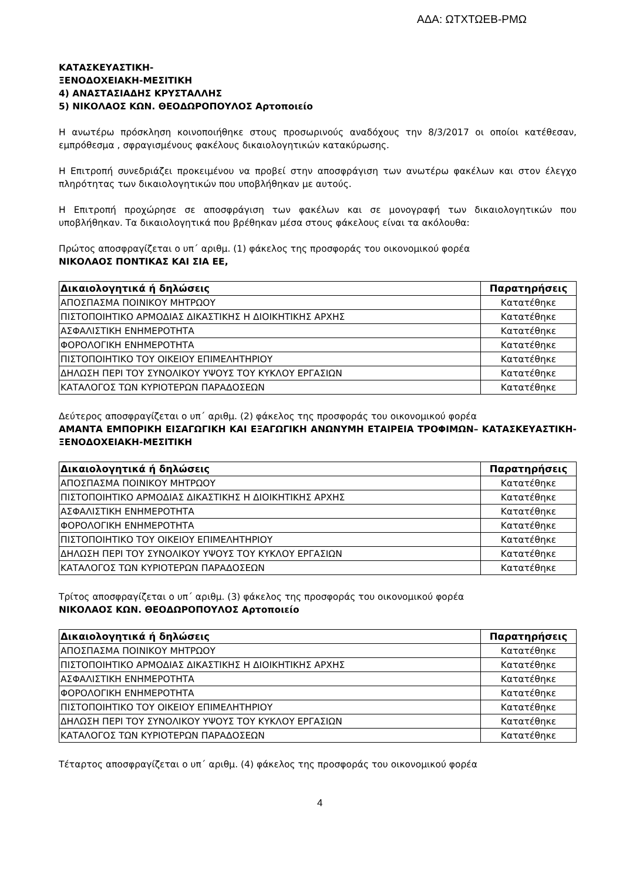ΑΔΑ: ΩΤΧΤΩΕΒ-ΡΜΩ
ΚΑΤΑΣΚΕΥΑΣΤΙΚΗ-
ΞΕΝΟΔΟΧΕΙΑΚΗ-ΜΕΣΙΤΙΚΗ
4) ΑΝΑΣΤΑΣΙΑΔΗΣ ΚΡΥΣΤΑΛΛΗΣ
5) ΝΙΚΟΛΑΟΣ ΚΩΝ. ΘΕΟΔΩΡΟΠΟΥΛΟΣ Αρτοποιείο
Η ανωτέρω πρόσκληση κοινοποιήθηκε στους προσωρινούς αναδόχους την 8/3/2017 οι οποίοι κατέθεσαν, εμπρόθεσμα , σφραγισμένους φακέλους δικαιολογητικών κατακύρωσης.
Η Επιτροπή συνεδριάζει προκειμένου να προβεί στην αποσφράγιση των ανωτέρω φακέλων και στον έλεγχο πληρότητας των δικαιολογητικών που υποβλήθηκαν με αυτούς.
Η Επιτροπή προχώρησε σε αποσφράγιση των φακέλων και σε μονογραφή των δικαιολογητικών που υποβλήθηκαν. Τα δικαιολογητικά που βρέθηκαν μέσα στους φάκελους είναι τα ακόλουθα:
Πρώτος αποσφραγίζεται ο υπ΄ αριθμ. (1) φάκελος της προσφοράς του οικονομικού φορέα
ΝΙΚΟΛΑΟΣ ΠΟΝΤΙΚΑΣ ΚΑΙ ΣΙΑ ΕΕ,
| Δικαιολογητικά ή δηλώσεις | Παρατηρήσεις |
| --- | --- |
| ΑΠΟΣΠΑΣΜΑ ΠΟΙΝΙΚΟΥ ΜΗΤΡΩΟΥ | Κατατέθηκε |
| ΠΙΣΤΟΠΟΙΗΤΙΚΟ ΑΡΜΟΔΙΑΣ ΔΙΚΑΣΤΙΚΗΣ Η ΔΙΟΙΚΗΤΙΚΗΣ ΑΡΧΗΣ | Κατατέθηκε |
| ΑΣΦΑΛΙΣΤΙΚΗ ΕΝΗΜΕΡΟΤΗΤΑ | Κατατέθηκε |
| ΦΟΡΟΛΟΓΙΚΗ ΕΝΗΜΕΡΟΤΗΤΑ | Κατατέθηκε |
| ΠΙΣΤΟΠΟΙΗΤΙΚΟ ΤΟΥ ΟΙΚΕΙΟΥ ΕΠΙΜΕΛΗΤΗΡΙΟΥ | Κατατέθηκε |
| ΔΗΛΩΣΗ ΠΕΡΙ ΤΟΥ ΣΥΝΟΛΙΚΟΥ ΥΨΟΥΣ ΤΟΥ ΚΥΚΛΟΥ ΕΡΓΑΣΙΩΝ | Κατατέθηκε |
| ΚΑΤΑΛΟΓΟΣ ΤΩΝ ΚΥΡΙΟΤΕΡΩΝ ΠΑΡΑΔΟΣΕΩΝ | Κατατέθηκε |
Δεύτερος αποσφραγίζεται ο υπ΄ αριθμ. (2) φάκελος της προσφοράς του οικονομικού φορέα
ΑΜΑΝΤΑ ΕΜΠΟΡΙΚΗ ΕΙΣΑΓΩΓΙΚΗ ΚΑΙ ΕΞΑΓΩΓΙΚΗ ΑΝΩΝΥΜΗ ΕΤΑΙΡΕΙΑ ΤΡΟΦΙΜΩΝ– ΚΑΤΑΣΚΕΥΑΣΤΙΚΗ- ΞΕΝΟΔΟΧΕΙΑΚΗ-ΜΕΣΙΤΙΚΗ
| Δικαιολογητικά ή δηλώσεις | Παρατηρήσεις |
| --- | --- |
| ΑΠΟΣΠΑΣΜΑ ΠΟΙΝΙΚΟΥ ΜΗΤΡΩΟΥ | Κατατέθηκε |
| ΠΙΣΤΟΠΟΙΗΤΙΚΟ ΑΡΜΟΔΙΑΣ ΔΙΚΑΣΤΙΚΗΣ Η ΔΙΟΙΚΗΤΙΚΗΣ ΑΡΧΗΣ | Κατατέθηκε |
| ΑΣΦΑΛΙΣΤΙΚΗ ΕΝΗΜΕΡΟΤΗΤΑ | Κατατέθηκε |
| ΦΟΡΟΛΟΓΙΚΗ ΕΝΗΜΕΡΟΤΗΤΑ | Κατατέθηκε |
| ΠΙΣΤΟΠΟΙΗΤΙΚΟ ΤΟΥ ΟΙΚΕΙΟΥ ΕΠΙΜΕΛΗΤΗΡΙΟΥ | Κατατέθηκε |
| ΔΗΛΩΣΗ ΠΕΡΙ ΤΟΥ ΣΥΝΟΛΙΚΟΥ ΥΨΟΥΣ ΤΟΥ ΚΥΚΛΟΥ ΕΡΓΑΣΙΩΝ | Κατατέθηκε |
| ΚΑΤΑΛΟΓΟΣ ΤΩΝ ΚΥΡΙΟΤΕΡΩΝ ΠΑΡΑΔΟΣΕΩΝ | Κατατέθηκε |
Τρίτος αποσφραγίζεται ο υπ΄ αριθμ. (3) φάκελος της προσφοράς του οικονομικού φορέα
ΝΙΚΟΛΑΟΣ ΚΩΝ. ΘΕΟΔΩΡΟΠΟΥΛΟΣ Αρτοποιείο
| Δικαιολογητικά ή δηλώσεις | Παρατηρήσεις |
| --- | --- |
| ΑΠΟΣΠΑΣΜΑ ΠΟΙΝΙΚΟΥ ΜΗΤΡΩΟΥ | Κατατέθηκε |
| ΠΙΣΤΟΠΟΙΗΤΙΚΟ ΑΡΜΟΔΙΑΣ ΔΙΚΑΣΤΙΚΗΣ Η ΔΙΟΙΚΗΤΙΚΗΣ ΑΡΧΗΣ | Κατατέθηκε |
| ΑΣΦΑΛΙΣΤΙΚΗ ΕΝΗΜΕΡΟΤΗΤΑ | Κατατέθηκε |
| ΦΟΡΟΛΟΓΙΚΗ ΕΝΗΜΕΡΟΤΗΤΑ | Κατατέθηκε |
| ΠΙΣΤΟΠΟΙΗΤΙΚΟ ΤΟΥ ΟΙΚΕΙΟΥ ΕΠΙΜΕΛΗΤΗΡΙΟΥ | Κατατέθηκε |
| ΔΗΛΩΣΗ ΠΕΡΙ ΤΟΥ ΣΥΝΟΛΙΚΟΥ ΥΨΟΥΣ ΤΟΥ ΚΥΚΛΟΥ ΕΡΓΑΣΙΩΝ | Κατατέθηκε |
| ΚΑΤΑΛΟΓΟΣ ΤΩΝ ΚΥΡΙΟΤΕΡΩΝ ΠΑΡΑΔΟΣΕΩΝ | Κατατέθηκε |
Τέταρτος αποσφραγίζεται ο υπ΄ αριθμ. (4) φάκελος της προσφοράς του οικονομικού φορέα
4